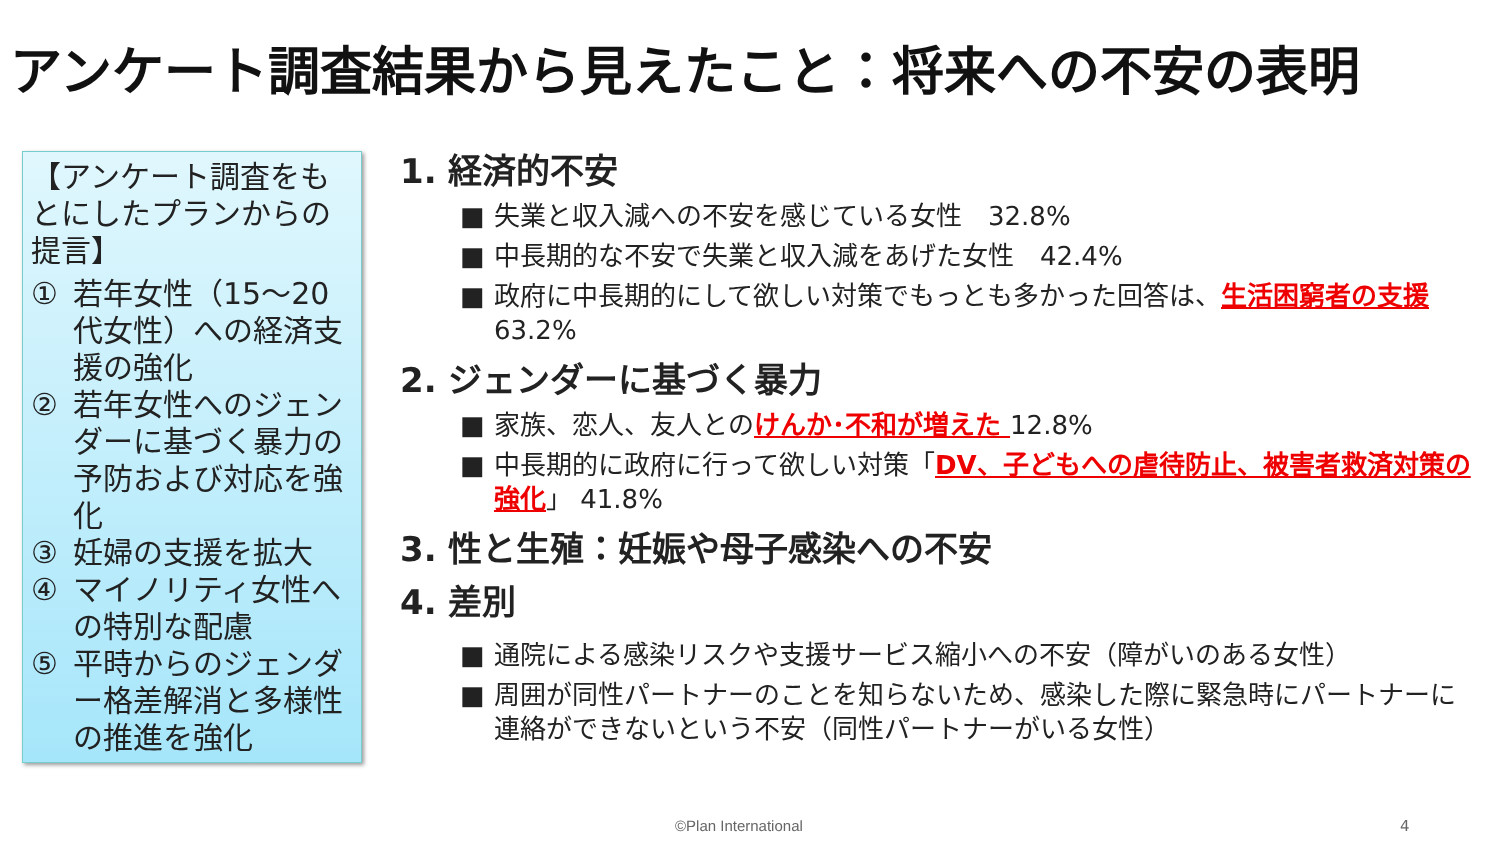アンケート調査結果から見えたこと：将来への不安の表明
【アンケート調査をもとにしたプランからの提言】
① 若年女性（15～20代女性）への経済支援の強化
② 若年女性へのジェンダーに基づく暴力の予防および対応を強化
③ 妊婦の支援を拡大
④ マイノリティ女性への特別な配慮
⑤ 平時からのジェンダー格差解消と多様性の推進を強化
1. 経済的不安
失業と収入減への不安を感じている女性　32.8%
中長期的な不安で失業と収入減をあげた女性　42.4%
政府に中長期的にして欲しい対策でもっとも多かった回答は、生活困窮者の支援 63.2%
2. ジェンダーに基づく暴力
家族、恋人、友人とのけんか･不和が増えた 12.8%
中長期的に政府に行って欲しい対策「DV、子どもへの虐待防止、被害者救済対策の強化」 41.8%
3. 性と生殖：妊娠や母子感染への不安
4. 差別
通院による感染リスクや支援サービス縮小への不安（障がいのある女性）
周囲が同性パートナーのことを知らないため、感染した際に緊急時にパートナーに連絡ができないという不安（同性パートナーがいる女性）
©Plan International 4